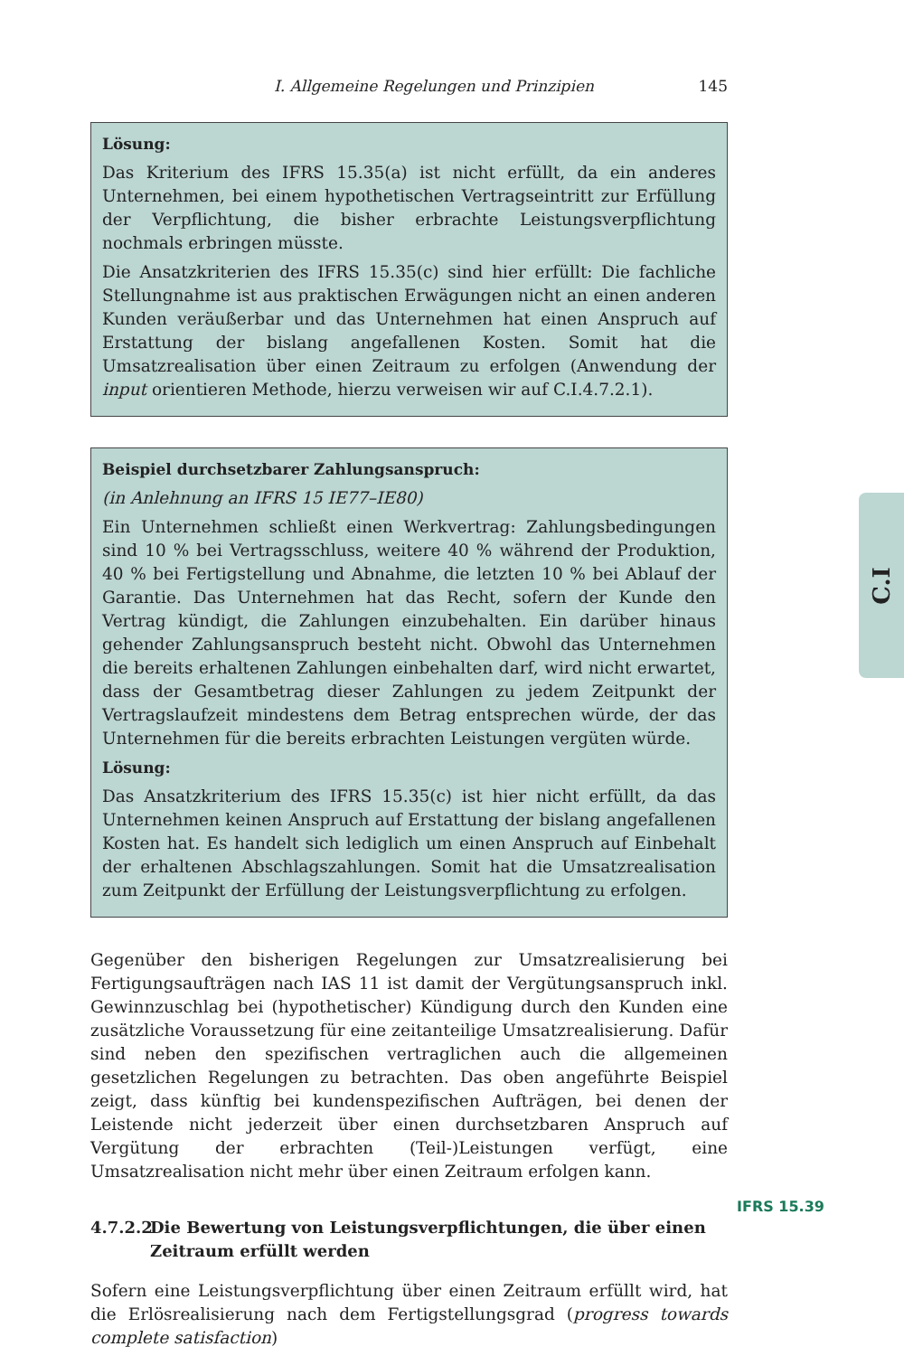I. Allgemeine Regelungen und Prinzipien 145
C.I
Lösung:
Das Kriterium des IFRS 15.35(a) ist nicht erfüllt, da ein anderes Unternehmen, bei einem hypothetischen Vertragseintritt zur Erfüllung der Verpflichtung, die bisher erbrachte Leistungsverpflichtung nochmals erbringen müsste.
Die Ansatzkriterien des IFRS 15.35(c) sind hier erfüllt: Die fachliche Stellungnahme ist aus praktischen Erwägungen nicht an einen anderen Kunden veräußerbar und das Unternehmen hat einen Anspruch auf Erstattung der bislang angefallenen Kosten. Somit hat die Umsatzrealisation über einen Zeitraum zu erfolgen (Anwendung der input orientieren Methode, hierzu verweisen wir auf C.I.4.7.2.1).
Beispiel durchsetzbarer Zahlungsanspruch:
(in Anlehnung an IFRS 15 IE77–IE80)
Ein Unternehmen schließt einen Werkvertrag: Zahlungsbedingungen sind 10 % bei Vertragsschluss, weitere 40 % während der Produktion, 40 % bei Fertigstellung und Abnahme, die letzten 10 % bei Ablauf der Garantie. Das Unternehmen hat das Recht, sofern der Kunde den Vertrag kündigt, die Zahlungen einzubehalten. Ein darüber hinaus gehender Zahlungsanspruch besteht nicht. Obwohl das Unternehmen die bereits erhaltenen Zahlungen einbehalten darf, wird nicht erwartet, dass der Gesamtbetrag dieser Zahlungen zu jedem Zeitpunkt der Vertragslaufzeit mindestens dem Betrag entsprechen würde, der das Unternehmen für die bereits erbrachten Leistungen vergüten würde.
Lösung:
Das Ansatzkriterium des IFRS 15.35(c) ist hier nicht erfüllt, da das Unternehmen keinen Anspruch auf Erstattung der bislang angefallenen Kosten hat. Es handelt sich lediglich um einen Anspruch auf Einbehalt der erhaltenen Abschlagszahlungen. Somit hat die Umsatzrealisation zum Zeitpunkt der Erfüllung der Leistungsverpflichtung zu erfolgen.
Gegenüber den bisherigen Regelungen zur Umsatzrealisierung bei Fertigungsaufträgen nach IAS 11 ist damit der Vergütungsanspruch inkl. Gewinnzuschlag bei (hypothetischer) Kündigung durch den Kunden eine zusätzliche Voraussetzung für eine zeitanteilige Umsatzrealisierung. Dafür sind neben den spezifischen vertraglichen auch die allgemeinen gesetzlichen Regelungen zu betrachten. Das oben angeführte Beispiel zeigt, dass künftig bei kundenspezifischen Aufträgen, bei denen der Leistende nicht jederzeit über einen durchsetzbaren Anspruch auf Vergütung der erbrachten (Teil-)Leistungen verfügt, eine Umsatzrealisation nicht mehr über einen Zeitraum erfolgen kann.
4.7.2.2 Die Bewertung von Leistungsverpflichtungen, die über einen Zeitraum erfüllt werden
Sofern eine Leistungsverpflichtung über einen Zeitraum erfüllt wird, hat die Erlösrealisierung nach dem Fertigstellungsgrad (progress towards complete satisfaction)
IFRS 15.39